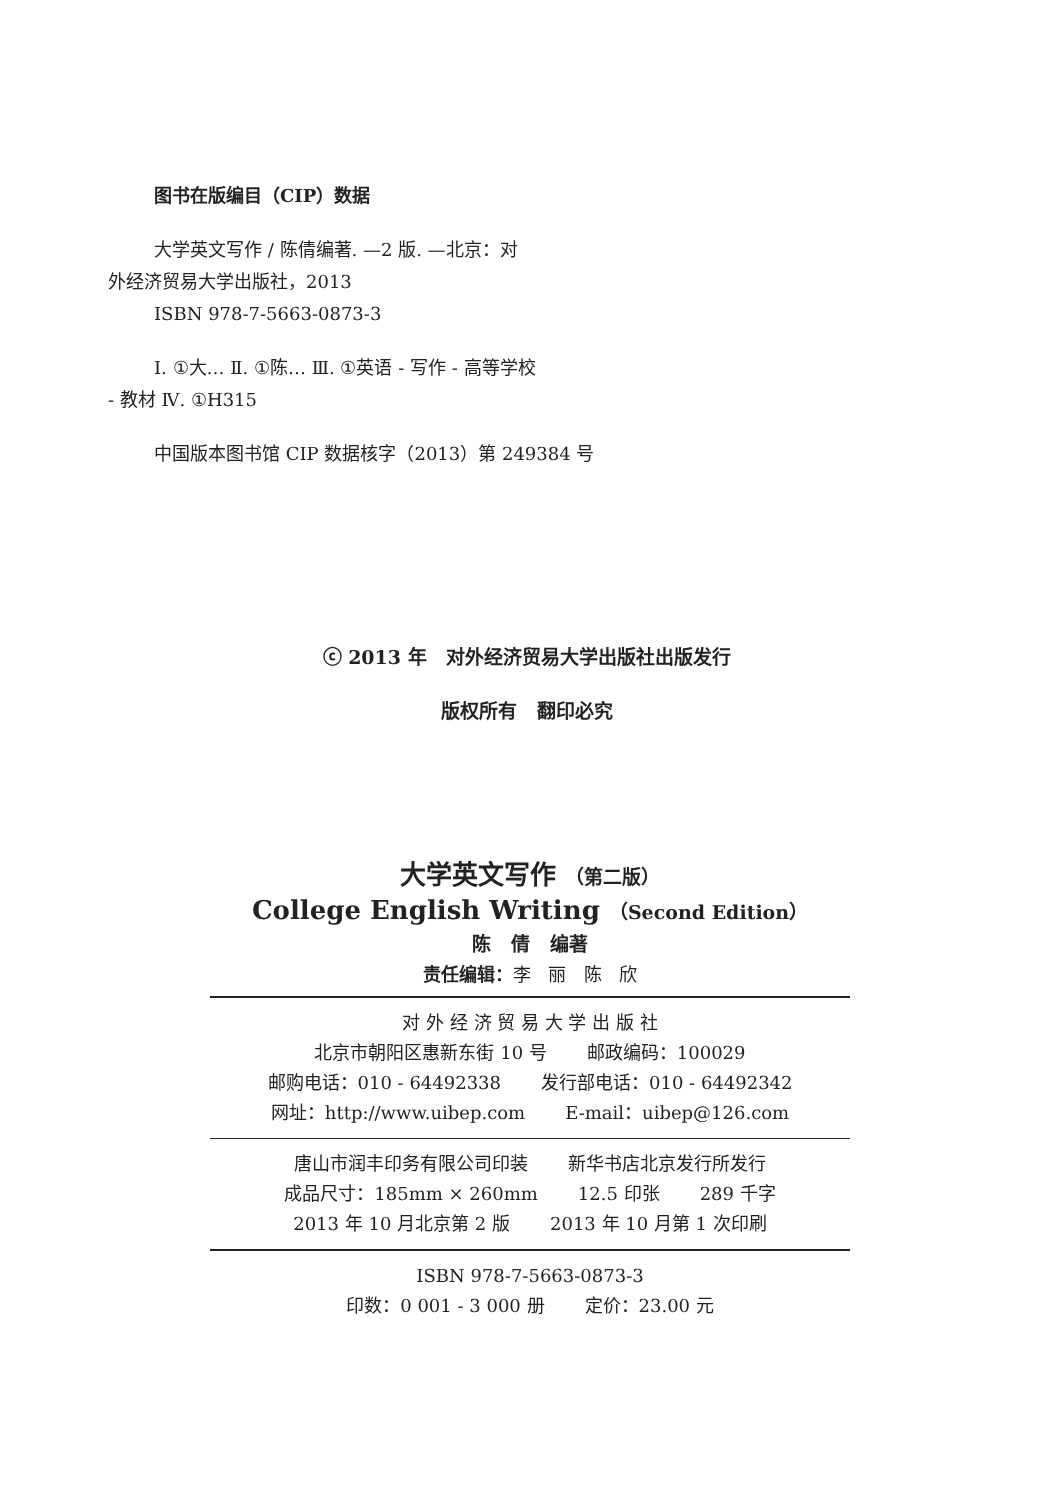图书在版编目（CIP）数据
大学英文写作 / 陈倩编著. —2 版. —北京：对
外经济贸易大学出版社，2013
ISBN 978-7-5663-0873-3
Ⅰ. ①大… Ⅱ. ①陈… Ⅲ. ①英语 - 写作 - 高等学校
- 教材 Ⅳ. ①H315
中国版本图书馆 CIP 数据核字（2013）第 249384 号
ⓒ 2013 年 对外经济贸易大学出版社出版发行
版权所有 翻印必究
大学英文写作 （第二版）
College English Writing （Second Edition）
陈 倩 编著
责任编辑：李 丽 陈 欣
对 外 经 济 贸 易 大 学 出 版 社
北京市朝阳区惠新东街 10 号 邮政编码：100029
邮购电话：010 - 64492338 发行部电话：010 - 64492342
网址：http://www.uibep.com E-mail：uibep@126.com
唐山市润丰印务有限公司印装 新华书店北京发行所发行
成品尺寸：185mm × 260mm 12.5 印张 289 千字
2013 年 10 月北京第 2 版 2013 年 10 月第 1 次印刷
ISBN 978-7-5663-0873-3
印数：0 001 - 3 000 册 定价：23.00 元